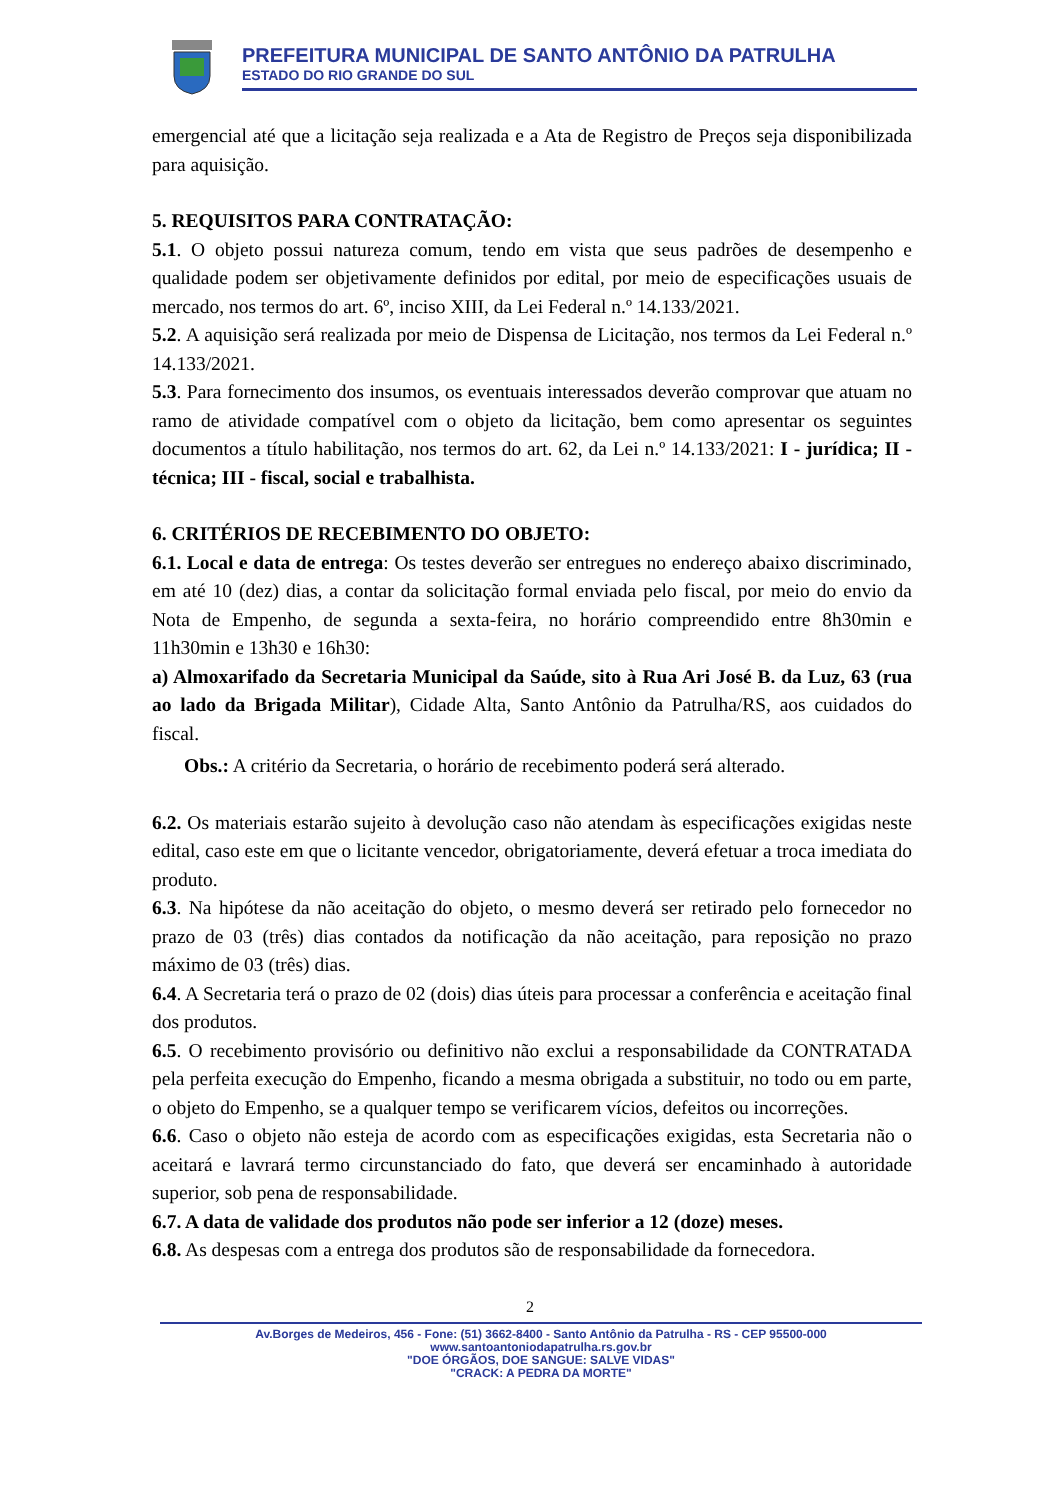PREFEITURA MUNICIPAL DE SANTO ANTÔNIO DA PATRULHA
ESTADO DO RIO GRANDE DO SUL
emergencial até que a licitação seja realizada e a Ata de Registro de Preços seja disponibilizada para aquisição.
5. REQUISITOS PARA CONTRATAÇÃO:
5.1. O objeto possui natureza comum, tendo em vista que seus padrões de desempenho e qualidade podem ser objetivamente definidos por edital, por meio de especificações usuais de mercado, nos termos do art. 6º, inciso XIII, da Lei Federal n.º 14.133/2021.
5.2. A aquisição será realizada por meio de Dispensa de Licitação, nos termos da Lei Federal n.º 14.133/2021.
5.3. Para fornecimento dos insumos, os eventuais interessados deverão comprovar que atuam no ramo de atividade compatível com o objeto da licitação, bem como apresentar os seguintes documentos a título habilitação, nos termos do art. 62, da Lei n.º 14.133/2021: I - jurídica; II - técnica; III - fiscal, social e trabalhista.
6. CRITÉRIOS DE RECEBIMENTO DO OBJETO:
6.1. Local e data de entrega: Os testes deverão ser entregues no endereço abaixo discriminado, em até 10 (dez) dias, a contar da solicitação formal enviada pelo fiscal, por meio do envio da Nota de Empenho, de segunda a sexta-feira, no horário compreendido entre 8h30min e 11h30min e 13h30 e 16h30:
a) Almoxarifado da Secretaria Municipal da Saúde, sito à Rua Ari José B. da Luz, 63 (rua ao lado da Brigada Militar), Cidade Alta, Santo Antônio da Patrulha/RS, aos cuidados do fiscal.
Obs.: A critério da Secretaria, o horário de recebimento poderá será alterado.
6.2. Os materiais estarão sujeito à devolução caso não atendam às especificações exigidas neste edital, caso este em que o licitante vencedor, obrigatoriamente, deverá efetuar a troca imediata do produto.
6.3. Na hipótese da não aceitação do objeto, o mesmo deverá ser retirado pelo fornecedor no prazo de 03 (três) dias contados da notificação da não aceitação, para reposição no prazo máximo de 03 (três) dias.
6.4. A Secretaria terá o prazo de 02 (dois) dias úteis para processar a conferência e aceitação final dos produtos.
6.5. O recebimento provisório ou definitivo não exclui a responsabilidade da CONTRATADA pela perfeita execução do Empenho, ficando a mesma obrigada a substituir, no todo ou em parte, o objeto do Empenho, se a qualquer tempo se verificarem vícios, defeitos ou incorreções.
6.6. Caso o objeto não esteja de acordo com as especificações exigidas, esta Secretaria não o aceitará e lavrará termo circunstanciado do fato, que deverá ser encaminhado à autoridade superior, sob pena de responsabilidade.
6.7. A data de validade dos produtos não pode ser inferior a 12 (doze) meses.
6.8. As despesas com a entrega dos produtos são de responsabilidade da fornecedora.
2
Av.Borges de Medeiros, 456 - Fone: (51) 3662-8400 - Santo Antônio da Patrulha - RS - CEP 95500-000
www.santoantoniodapatrulha.rs.gov.br
"DOE ÓRGÃOS, DOE SANGUE: SALVE VIDAS"
"CRACK: A PEDRA DA MORTE"